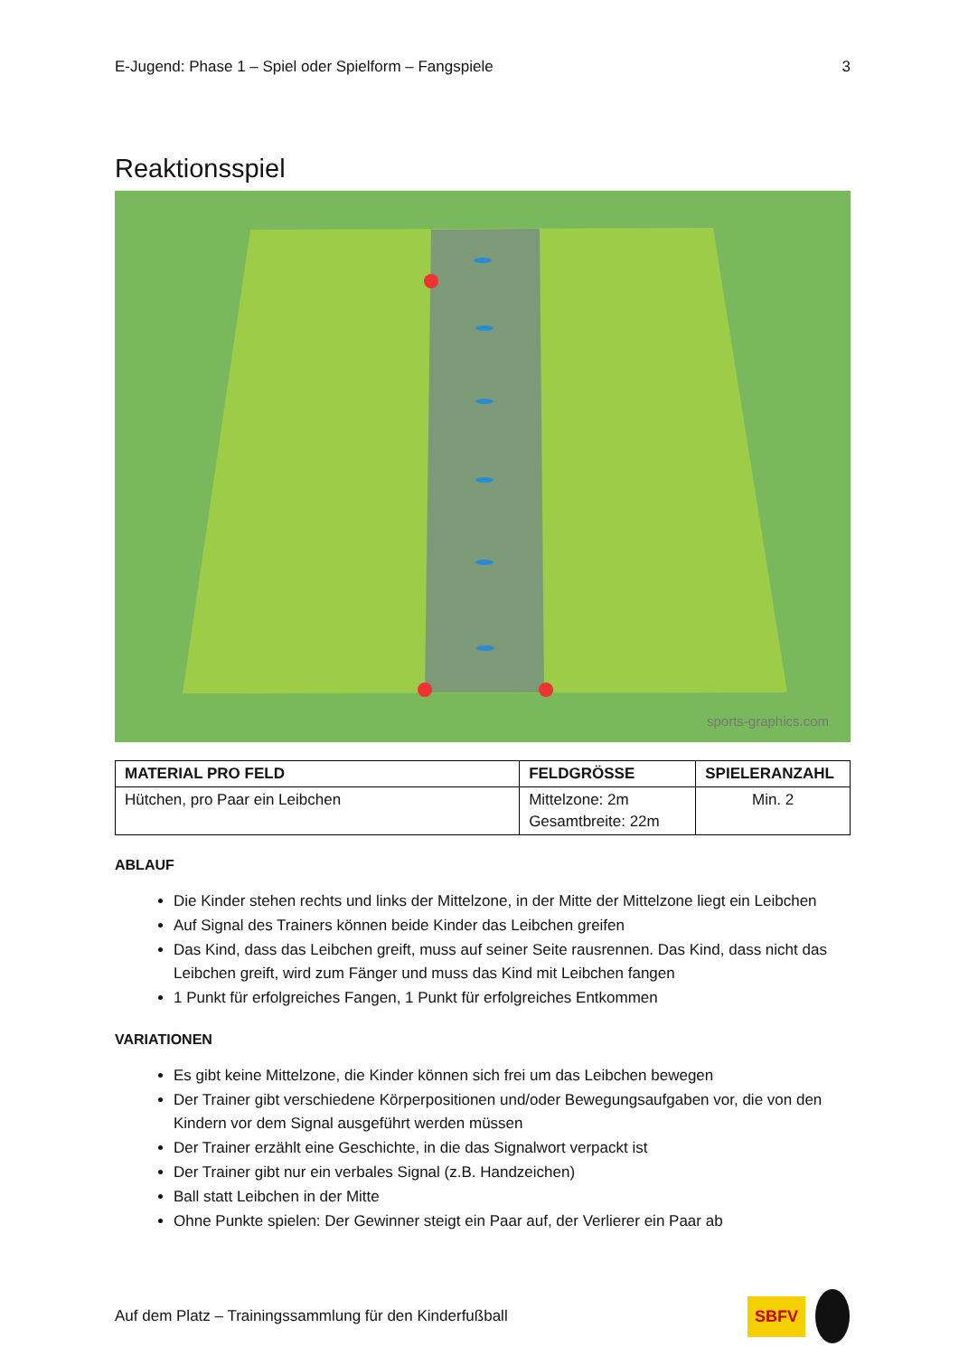E-Jugend: Phase 1 – Spiel oder Spielform – Fangspiele 3
Reaktionsspiel
sports-graphics.com
| MATERIAL PRO FELD | FELDGRÖSSE | SPIELERANZAHL |
| --- | --- | --- |
| Hütchen, pro Paar ein Leibchen | Mittelzone: 2m Gesamtbreite: 22m | Min. 2 |
ABLAUF
Die Kinder stehen rechts und links der Mittelzone, in der Mitte der Mittelzone liegt ein Leibchen
Auf Signal des Trainers können beide Kinder das Leibchen greifen
Das Kind, dass das Leibchen greift, muss auf seiner Seite rausrennen. Das Kind, dass nicht das Leibchen greift, wird zum Fänger und muss das Kind mit Leibchen fangen
1 Punkt für erfolgreiches Fangen, 1 Punkt für erfolgreiches Entkommen
VARIATIONEN
Es gibt keine Mittelzone, die Kinder können sich frei um das Leibchen bewegen
Der Trainer gibt verschiedene Körperpositionen und/oder Bewegungsaufgaben vor, die von den Kindern vor dem Signal ausgeführt werden müssen
Der Trainer erzählt eine Geschichte, in die das Signalwort verpackt ist
Der Trainer gibt nur ein verbales Signal (z.B. Handzeichen)
Ball statt Leibchen in der Mitte
Ohne Punkte spielen: Der Gewinner steigt ein Paar auf, der Verlierer ein Paar ab
Auf dem Platz – Trainingssammlung für den Kinderfußball SBFV